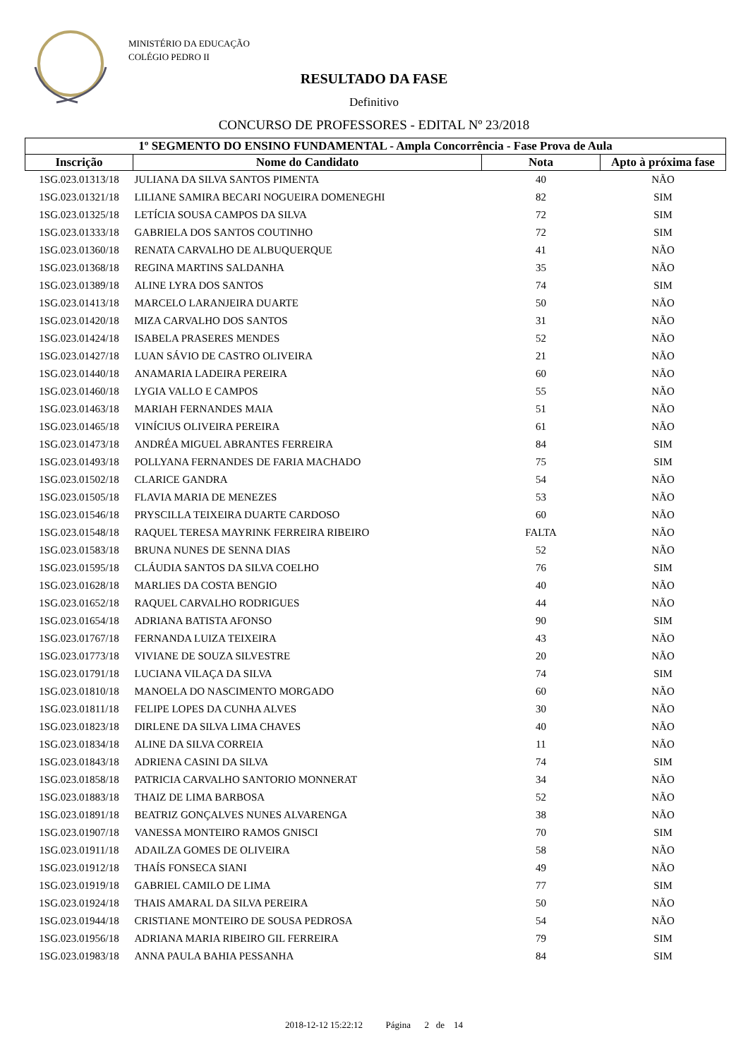MINISTÉRIO DA EDUCAÇÃO
COLÉGIO PEDRO II
RESULTADO DA FASE
Definitivo
CONCURSO DE PROFESSORES - EDITAL Nº 23/2018
| 1º SEGMENTO DO ENSINO FUNDAMENTAL - Ampla Concorrência - Fase Prova de Aula | | | |
| --- | --- | --- | --- |
| Inscrição | Nome do Candidato | Nota | Apto à próxima fase |
| 1SG.023.01313/18 | JULIANA DA SILVA SANTOS PIMENTA | 40 | NÃO |
| 1SG.023.01321/18 | LILIANE SAMIRA BECARI NOGUEIRA DOMENEGHI | 82 | SIM |
| 1SG.023.01325/18 | LETÍCIA SOUSA CAMPOS DA SILVA | 72 | SIM |
| 1SG.023.01333/18 | GABRIELA DOS SANTOS COUTINHO | 72 | SIM |
| 1SG.023.01360/18 | RENATA CARVALHO DE ALBUQUERQUE | 41 | NÃO |
| 1SG.023.01368/18 | REGINA MARTINS SALDANHA | 35 | NÃO |
| 1SG.023.01389/18 | ALINE LYRA DOS SANTOS | 74 | SIM |
| 1SG.023.01413/18 | MARCELO LARANJEIRA DUARTE | 50 | NÃO |
| 1SG.023.01420/18 | MIZA CARVALHO DOS SANTOS | 31 | NÃO |
| 1SG.023.01424/18 | ISABELA PRASERES MENDES | 52 | NÃO |
| 1SG.023.01427/18 | LUAN SÁVIO DE CASTRO OLIVEIRA | 21 | NÃO |
| 1SG.023.01440/18 | ANAMARIA LADEIRA PEREIRA | 60 | NÃO |
| 1SG.023.01460/18 | LYGIA VALLO E CAMPOS | 55 | NÃO |
| 1SG.023.01463/18 | MARIAH FERNANDES MAIA | 51 | NÃO |
| 1SG.023.01465/18 | VINÍCIUS OLIVEIRA PEREIRA | 61 | NÃO |
| 1SG.023.01473/18 | ANDRÉA MIGUEL ABRANTES FERREIRA | 84 | SIM |
| 1SG.023.01493/18 | POLLYANA FERNANDES DE FARIA MACHADO | 75 | SIM |
| 1SG.023.01502/18 | CLARICE GANDRA | 54 | NÃO |
| 1SG.023.01505/18 | FLAVIA MARIA DE MENEZES | 53 | NÃO |
| 1SG.023.01546/18 | PRYSCILLA TEIXEIRA DUARTE CARDOSO | 60 | NÃO |
| 1SG.023.01548/18 | RAQUEL TERESA MAYRINK FERREIRA RIBEIRO | FALTA | NÃO |
| 1SG.023.01583/18 | BRUNA NUNES DE SENNA DIAS | 52 | NÃO |
| 1SG.023.01595/18 | CLÁUDIA SANTOS DA SILVA COELHO | 76 | SIM |
| 1SG.023.01628/18 | MARLIES DA COSTA BENGIO | 40 | NÃO |
| 1SG.023.01652/18 | RAQUEL CARVALHO RODRIGUES | 44 | NÃO |
| 1SG.023.01654/18 | ADRIANA BATISTA AFONSO | 90 | SIM |
| 1SG.023.01767/18 | FERNANDA LUIZA TEIXEIRA | 43 | NÃO |
| 1SG.023.01773/18 | VIVIANE DE SOUZA SILVESTRE | 20 | NÃO |
| 1SG.023.01791/18 | LUCIANA VILAÇA DA SILVA | 74 | SIM |
| 1SG.023.01810/18 | MANOELA DO NASCIMENTO MORGADO | 60 | NÃO |
| 1SG.023.01811/18 | FELIPE LOPES DA CUNHA ALVES | 30 | NÃO |
| 1SG.023.01823/18 | DIRLENE DA SILVA LIMA CHAVES | 40 | NÃO |
| 1SG.023.01834/18 | ALINE DA SILVA CORREIA | 11 | NÃO |
| 1SG.023.01843/18 | ADRIENA CASINI DA SILVA | 74 | SIM |
| 1SG.023.01858/18 | PATRICIA CARVALHO SANTORIO MONNERAT | 34 | NÃO |
| 1SG.023.01883/18 | THAIZ DE LIMA BARBOSA | 52 | NÃO |
| 1SG.023.01891/18 | BEATRIZ GONÇALVES NUNES ALVARENGA | 38 | NÃO |
| 1SG.023.01907/18 | VANESSA MONTEIRO RAMOS GNISCI | 70 | SIM |
| 1SG.023.01911/18 | ADAILZA GOMES DE OLIVEIRA | 58 | NÃO |
| 1SG.023.01912/18 | THAÍS FONSECA SIANI | 49 | NÃO |
| 1SG.023.01919/18 | GABRIEL CAMILO DE LIMA | 77 | SIM |
| 1SG.023.01924/18 | THAIS AMARAL DA SILVA PEREIRA | 50 | NÃO |
| 1SG.023.01944/18 | CRISTIANE MONTEIRO DE SOUSA PEDROSA | 54 | NÃO |
| 1SG.023.01956/18 | ADRIANA MARIA RIBEIRO GIL FERREIRA | 79 | SIM |
| 1SG.023.01983/18 | ANNA PAULA BAHIA PESSANHA | 84 | SIM |
2018-12-12 15:22:12 Página 2 de 14